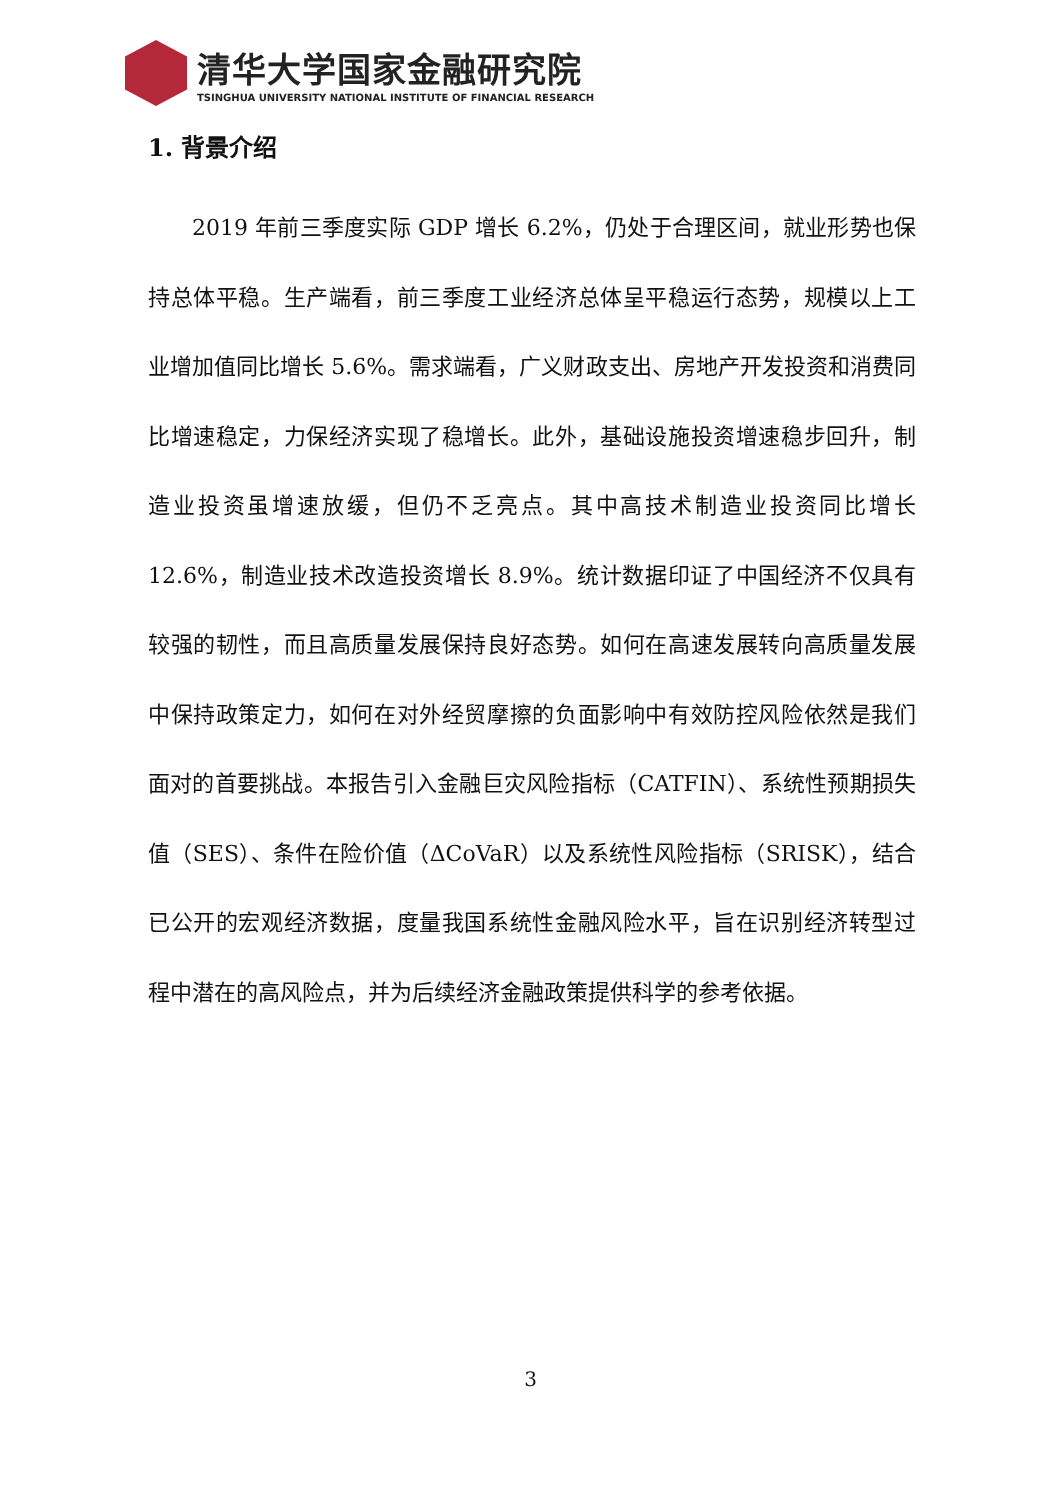清华大学国家金融研究院
TSINGHUA UNIVERSITY NATIONAL INSTITUTE OF FINANCIAL RESEARCH
1. 背景介绍
2019 年前三季度实际 GDP 增长 6.2%，仍处于合理区间，就业形势也保持总体平稳。生产端看，前三季度工业经济总体呈平稳运行态势，规模以上工业增加值同比增长 5.6%。需求端看，广义财政支出、房地产开发投资和消费同比增速稳定，力保经济实现了稳增长。此外，基础设施投资增速稳步回升，制造业投资虽增速放缓，但仍不乏亮点。其中高技术制造业投资同比增长 12.6%，制造业技术改造投资增长 8.9%。统计数据印证了中国经济不仅具有较强的韧性，而且高质量发展保持良好态势。如何在高速发展转向高质量发展中保持政策定力，如何在对外经贸摩擦的负面影响中有效防控风险依然是我们面对的首要挑战。本报告引入金融巨灾风险指标（CATFIN）、系统性预期损失值（SES）、条件在险价值（ΔCoVaR）以及系统性风险指标（SRISK），结合已公开的宏观经济数据，度量我国系统性金融风险水平，旨在识别经济转型过程中潜在的高风险点，并为后续经济金融政策提供科学的参考依据。
3